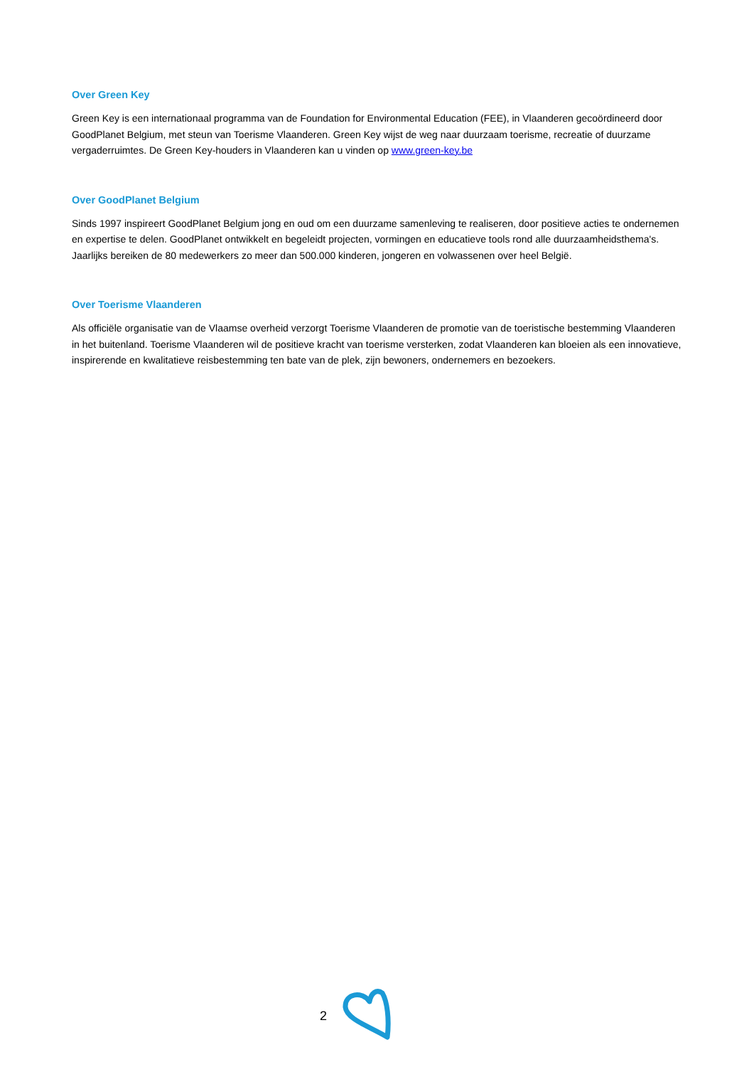Over Green Key
Green Key is een internationaal programma van de Foundation for Environmental Education (FEE), in Vlaanderen gecoördineerd door GoodPlanet Belgium, met steun van Toerisme Vlaanderen. Green Key wijst de weg naar duurzaam toerisme, recreatie of duurzame vergaderruimtes. De Green Key-houders in Vlaanderen kan u vinden op www.green-key.be
Over GoodPlanet Belgium
Sinds 1997 inspireert GoodPlanet Belgium jong en oud om een duurzame samenleving te realiseren, door positieve acties te ondernemen en expertise te delen. GoodPlanet ontwikkelt en begeleidt projecten, vormingen en educatieve tools rond alle duurzaamheidsthema's. Jaarlijks bereiken de 80 medewerkers zo meer dan 500.000 kinderen, jongeren en volwassenen over heel België.
Over Toerisme Vlaanderen
Als officiële organisatie van de Vlaamse overheid verzorgt Toerisme Vlaanderen de promotie van de toeristische bestemming Vlaanderen in het buitenland. Toerisme Vlaanderen wil de positieve kracht van toerisme versterken, zodat Vlaanderen kan bloeien als een innovatieve, inspirerende en kwalitatieve reisbestemming ten bate van de plek, zijn bewoners, ondernemers en bezoekers.
2